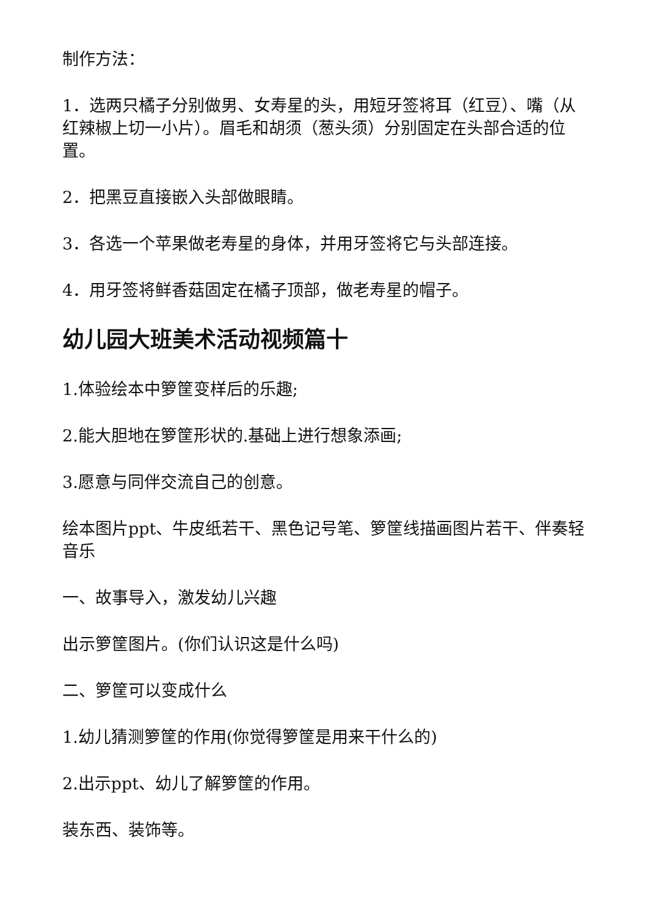制作方法：
1．选两只橘子分别做男、女寿星的头，用短牙签将耳（红豆）、嘴（从红辣椒上切一小片）。眉毛和胡须（葱头须）分别固定在头部合适的位置。
2．把黑豆直接嵌入头部做眼睛。
3．各选一个苹果做老寿星的身体，并用牙签将它与头部连接。
4．用牙签将鲜香菇固定在橘子顶部，做老寿星的帽子。
幼儿园大班美术活动视频篇十
1.体验绘本中箩筐变样后的乐趣;
2.能大胆地在箩筐形状的.基础上进行想象添画;
3.愿意与同伴交流自己的创意。
绘本图片ppt、牛皮纸若干、黑色记号笔、箩筐线描画图片若干、伴奏轻音乐
一、故事导入，激发幼儿兴趣
出示箩筐图片。(你们认识这是什么吗)
二、箩筐可以变成什么
1.幼儿猜测箩筐的作用(你觉得箩筐是用来干什么的)
2.出示ppt、幼儿了解箩筐的作用。
装东西、装饰等。